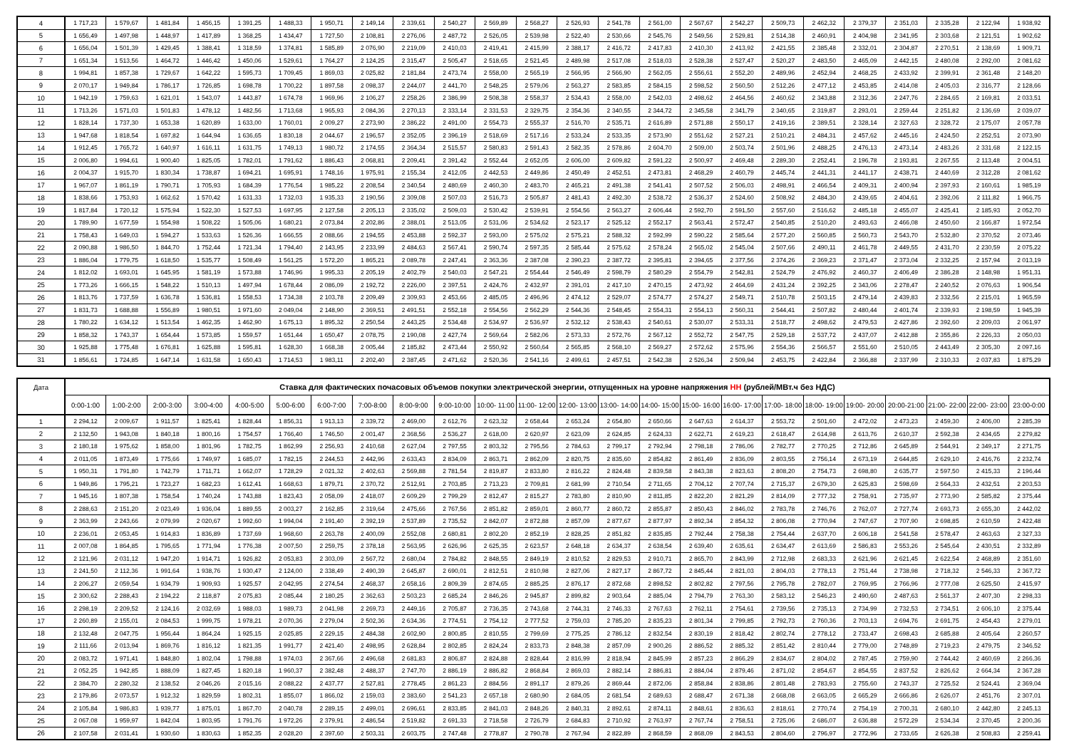| 4 | 1 717,23 | 1 579,67 | 1 481,84 | 1 456,15 | 1 391,25 | 1 488,33 | 1 950,71 | 2 149,14 | 2 339,61 | 2 540,27 | 2 569,89 | 2 568,27 | 2 526,93 | 2 541,78 | 2 561,00 | 2 567,67 | 2 542,27 | 2 509,73 | 2 462,32 | 2 379,37 | 2 351,03 | 2 335,28 | 2 122,94 | 1 938,92 |
| 5 | 1 656,49 | 1 497,98 | 1 448,97 | 1 417,89 | 1 368,25 | 1 434,47 | 1 727,50 | 2 108,81 | 2 276,06 | 2 487,72 | 2 526,05 | 2 539,98 | 2 522,40 | 2 530,66 | 2 545,76 | 2 549,56 | 2 529,81 | 2 514,38 | 2 460,91 | 2 404,98 | 2 341,95 | 2 303,68 | 2 121,51 | 1 902,62 |
| 6 | 1 656,04 | 1 501,39 | 1 429,45 | 1 388,41 | 1 318,59 | 1 374,81 | 1 585,89 | 2 076,90 | 2 219,09 | 2 410,03 | 2 419,41 | 2 415,99 | 2 388,17 | 2 416,72 | 2 417,83 | 2 410,30 | 2 413,92 | 2 421,55 | 2 385,48 | 2 332,01 | 2 304,87 | 2 270,51 | 2 138,69 | 1 909,71 |
| 7 | 1 651,34 | 1 513,56 | 1 464,72 | 1 446,42 | 1 450,06 | 1 529,61 | 1 764,27 | 2 124,25 | 2 315,47 | 2 505,47 | 2 518,65 | 2 521,45 | 2 489,98 | 2 517,08 | 2 518,03 | 2 528,38 | 2 527,47 | 2 520,27 | 2 483,50 | 2 465,09 | 2 442,15 | 2 480,08 | 2 292,00 | 2 081,62 |
| 8 | 1 994,81 | 1 857,38 | 1 729,67 | 1 642,22 | 1 595,73 | 1 709,45 | 1 869,03 | 2 025,82 | 2 181,84 | 2 473,74 | 2 558,00 | 2 565,19 | 2 566,95 | 2 566,90 | 2 562,05 | 2 556,61 | 2 552,20 | 2 489,96 | 2 452,94 | 2 468,25 | 2 433,92 | 2 399,91 | 2 361,48 | 2 148,20 |
| 9 | 2 070,17 | 1 949,84 | 1 786,17 | 1 726,85 | 1 698,78 | 1 700,22 | 1 897,58 | 2 098,37 | 2 244,07 | 2 441,70 | 2 548,25 | 2 579,06 | 2 563,27 | 2 583,85 | 2 584,15 | 2 598,52 | 2 560,50 | 2 512,26 | 2 477,12 | 2 453,85 | 2 414,08 | 2 405,03 | 2 316,77 | 2 128,66 |
| 10 | 1 942,19 | 1 759,63 | 1 621,01 | 1 543,07 | 1 443,87 | 1 674,78 | 1 969,96 | 2 106,27 | 2 258,26 | 2 386,99 | 2 508,38 | 2 558,37 | 2 534,43 | 2 558,00 | 2 542,03 | 2 498,62 | 2 464,56 | 2 460,62 | 2 343,88 | 2 312,36 | 2 247,76 | 2 284,65 | 2 169,81 | 2 033,51 |
| 11 | 1 713,26 | 1 571,03 | 1 501,83 | 1 478,12 | 1 482,56 | 1 713,68 | 1 965,93 | 2 084,36 | 2 270,13 | 2 333,14 | 2 331,53 | 2 329,75 | 2 354,36 | 2 340,55 | 2 344,72 | 2 345,58 | 2 341,79 | 2 340,65 | 2 319,87 | 2 293,01 | 2 259,44 | 2 251,82 | 2 136,69 | 2 039,07 |
| 12 | 1 828,14 | 1 737,30 | 1 653,38 | 1 620,89 | 1 633,00 | 1 760,01 | 2 009,27 | 2 273,90 | 2 386,22 | 2 491,00 | 2 554,73 | 2 555,37 | 2 516,70 | 2 535,71 | 2 616,89 | 2 571,88 | 2 550,17 | 2 419,16 | 2 389,51 | 2 328,14 | 2 327,63 | 2 328,72 | 2 175,07 | 2 057,78 |
| 13 | 1 947,68 | 1 818,54 | 1 697,82 | 1 644,94 | 1 636,65 | 1 830,18 | 2 044,67 | 2 196,57 | 2 352,05 | 2 396,19 | 2 518,69 | 2 517,16 | 2 533,24 | 2 533,35 | 2 573,90 | 2 551,62 | 2 527,21 | 2 510,21 | 2 484,31 | 2 457,62 | 2 445,16 | 2 424,50 | 2 252,51 | 2 073,90 |
| 14 | 1 912,45 | 1 765,72 | 1 640,97 | 1 616,11 | 1 631,75 | 1 749,13 | 1 980,72 | 2 174,55 | 2 364,34 | 2 515,57 | 2 580,83 | 2 591,43 | 2 582,35 | 2 578,86 | 2 604,70 | 2 509,00 | 2 503,74 | 2 501,96 | 2 488,25 | 2 476,13 | 2 473,14 | 2 483,26 | 2 331,68 | 2 122,15 |
| 15 | 2 006,80 | 1 994,61 | 1 900,40 | 1 825,05 | 1 782,01 | 1 791,62 | 1 886,43 | 2 068,81 | 2 209,41 | 2 391,42 | 2 552,44 | 2 652,05 | 2 606,00 | 2 609,82 | 2 591,22 | 2 500,97 | 2 469,48 | 2 289,30 | 2 252,41 | 2 196,78 | 2 193,81 | 2 267,55 | 2 113,48 | 2 004,51 |
| 16 | 2 004,37 | 1 915,70 | 1 830,34 | 1 738,87 | 1 694,21 | 1 695,91 | 1 748,16 | 1 975,91 | 2 155,34 | 2 412,05 | 2 442,53 | 2 449,86 | 2 450,49 | 2 452,51 | 2 473,81 | 2 468,29 | 2 460,79 | 2 445,74 | 2 441,31 | 2 441,17 | 2 438,71 | 2 440,69 | 2 312,28 | 2 081,62 |
| 17 | 1 967,07 | 1 861,19 | 1 790,71 | 1 705,93 | 1 684,39 | 1 776,54 | 1 985,22 | 2 208,54 | 2 340,54 | 2 480,69 | 2 460,30 | 2 483,70 | 2 465,21 | 2 491,38 | 2 541,41 | 2 507,52 | 2 506,03 | 2 498,91 | 2 466,54 | 2 409,31 | 2 400,94 | 2 397,93 | 2 160,61 | 1 985,19 |
| 18 | 1 838,66 | 1 753,93 | 1 662,62 | 1 570,42 | 1 631,33 | 1 732,03 | 1 935,33 | 2 190,56 | 2 309,08 | 2 507,03 | 2 516,73 | 2 505,87 | 2 481,43 | 2 492,30 | 2 538,72 | 2 536,37 | 2 524,60 | 2 508,92 | 2 484,30 | 2 439,65 | 2 404,61 | 2 392,06 | 2 111,82 | 1 966,75 |
| 19 | 1 817,84 | 1 720,12 | 1 575,94 | 1 522,30 | 1 527,53 | 1 697,95 | 2 127,58 | 2 205,13 | 2 335,02 | 2 509,03 | 2 530,42 | 2 539,91 | 2 554,56 | 2 563,27 | 2 606,44 | 2 592,70 | 2 591,50 | 2 557,60 | 2 516,62 | 2 485,18 | 2 455,07 | 2 425,41 | 2 185,93 | 2 052,70 |
| 20 | 1 789,90 | 1 677,59 | 1 554,98 | 1 508,22 | 1 505,06 | 1 680,21 | 2 073,84 | 2 202,86 | 2 388,01 | 2 513,05 | 2 531,06 | 2 534,62 | 2 523,17 | 2 525,12 | 2 552,17 | 2 563,41 | 2 572,47 | 2 540,85 | 2 510,20 | 2 493,63 | 2 466,08 | 2 450,60 | 2 166,87 | 1 972,54 |
| 21 | 1 758,43 | 1 649,03 | 1 594,27 | 1 533,63 | 1 526,36 | 1 666,55 | 2 088,66 | 2 194,55 | 2 453,88 | 2 592,37 | 2 593,00 | 2 575,02 | 2 575,21 | 2 588,32 | 2 592,99 | 2 590,22 | 2 585,64 | 2 577,20 | 2 560,85 | 2 560,73 | 2 543,70 | 2 532,80 | 2 370,52 | 2 073,46 |
| 22 | 2 090,88 | 1 986,50 | 1 844,70 | 1 752,44 | 1 721,34 | 1 794,40 | 2 143,95 | 2 233,99 | 2 484,63 | 2 567,41 | 2 590,74 | 2 597,35 | 2 585,44 | 2 575,62 | 2 578,24 | 2 565,02 | 2 545,04 | 2 507,66 | 2 490,11 | 2 461,78 | 2 449,55 | 2 431,70 | 2 230,59 | 2 075,22 |
| 23 | 1 886,04 | 1 779,75 | 1 618,50 | 1 535,77 | 1 508,49 | 1 561,25 | 1 572,20 | 1 865,21 | 2 089,78 | 2 247,41 | 2 363,36 | 2 387,08 | 2 390,23 | 2 387,72 | 2 395,81 | 2 394,65 | 2 377,56 | 2 374,26 | 2 369,23 | 2 371,47 | 2 373,04 | 2 332,25 | 2 157,94 | 2 013,19 |
| 24 | 1 812,02 | 1 693,01 | 1 645,95 | 1 581,19 | 1 573,88 | 1 746,96 | 1 995,33 | 2 205,19 | 2 402,79 | 2 540,03 | 2 547,21 | 2 554,44 | 2 546,49 | 2 598,79 | 2 580,29 | 2 554,79 | 2 542,81 | 2 524,79 | 2 476,92 | 2 460,37 | 2 406,49 | 2 386,28 | 2 148,98 | 1 951,31 |
| 25 | 1 773,26 | 1 666,15 | 1 548,22 | 1 510,13 | 1 497,94 | 1 678,44 | 2 086,09 | 2 192,72 | 2 226,00 | 2 397,51 | 2 424,76 | 2 432,97 | 2 391,01 | 2 417,10 | 2 470,15 | 2 473,92 | 2 464,69 | 2 431,24 | 2 392,25 | 2 343,06 | 2 278,47 | 2 240,52 | 2 076,63 | 1 906,54 |
| 26 | 1 813,76 | 1 737,59 | 1 636,78 | 1 536,81 | 1 558,53 | 1 734,38 | 2 103,78 | 2 209,49 | 2 309,93 | 2 453,66 | 2 485,05 | 2 496,96 | 2 474,12 | 2 529,07 | 2 574,77 | 2 574,27 | 2 549,71 | 2 510,78 | 2 503,15 | 2 479,14 | 2 439,83 | 2 332,56 | 2 215,01 | 1 965,59 |
| 27 | 1 831,73 | 1 688,88 | 1 556,89 | 1 980,51 | 1 971,60 | 2 049,04 | 2 148,90 | 2 369,51 | 2 491,51 | 2 552,18 | 2 554,56 | 2 562,29 | 2 544,36 | 2 548,45 | 2 554,31 | 2 554,13 | 2 560,31 | 2 544,41 | 2 507,82 | 2 480,44 | 2 401,74 | 2 339,93 | 2 198,59 | 1 945,39 |
| 28 | 1 780,22 | 1 634,12 | 1 513,54 | 1 462,35 | 1 462,90 | 1 675,13 | 1 895,32 | 2 250,54 | 2 443,25 | 2 534,48 | 2 534,97 | 2 536,97 | 2 532,12 | 2 538,43 | 2 540,61 | 2 530,07 | 2 533,31 | 2 518,77 | 2 498,62 | 2 479,53 | 2 427,86 | 2 392,60 | 2 209,03 | 2 061,97 |
| 29 | 1 858,32 | 1 743,37 | 1 654,44 | 1 573,85 | 1 559,57 | 1 651,44 | 1 650,47 | 2 078,75 | 2 190,08 | 2 427,74 | 2 569,64 | 2 582,06 | 2 573,33 | 2 572,76 | 2 567,12 | 2 552,72 | 2 547,75 | 2 529,18 | 2 537,72 | 2 437,07 | 2 412,88 | 2 355,86 | 2 226,33 | 2 050,03 |
| 30 | 1 925,88 | 1 775,48 | 1 676,81 | 1 625,88 | 1 595,81 | 1 628,30 | 1 668,38 | 2 005,44 | 2 185,82 | 2 473,44 | 2 550,92 | 2 560,64 | 2 565,85 | 2 568,10 | 2 569,27 | 2 572,62 | 2 575,96 | 2 554,36 | 2 566,57 | 2 551,60 | 2 510,05 | 2 443,49 | 2 305,30 | 2 097,16 |
| 31 | 1 856,61 | 1 724,85 | 1 647,14 | 1 631,58 | 1 650,43 | 1 714,53 | 1 983,11 | 2 202,40 | 2 387,45 | 2 471,62 | 2 520,36 | 2 541,16 | 2 499,61 | 2 457,51 | 2 542,38 | 2 526,34 | 2 509,94 | 2 453,75 | 2 422,84 | 2 366,88 | 2 337,99 | 2 310,33 | 2 037,83 | 1 875,29 |
| Дата | Ставка для фактических почасовых объемов покупки электрической энергии, отпущенных на уровне напряжения НН (рублей/МВт.ч без НДС) | | | | | | | | | | | | | | | | | | | | | | | |
| --- | --- | --- | --- | --- | --- | --- | --- | --- | --- | --- | --- | --- | --- | --- | --- | --- | --- | --- | --- | --- | --- | --- | --- | --- |
| | 0:00-1:00 | 1:00-2:00 | 2:00-3:00 | 3:00-4:00 | 4:00-5:00 | 5:00-6:00 | 6:00-7:00 | 7:00-8:00 | 8:00-9:00 | 9:00-10:00 | 10:00- 11:00 | 11:00- 12:00 | 12:00- 13:00 | 13:00- 14:00 | 14:00- 15:00 | 15:00- 16:00 | 16:00- 17:00 | 17:00- 18:00 | 18:00- 19:00 | 19:00- 20:00 | 20:00-21:00 | 21:00- 22:00 | 22:00- 23:00 | 23:00-0:00 |
| 1 | 2 294,12 | 2 009,67 | 1 911,57 | 1 825,41 | 1 828,44 | 1 856,31 | 1 913,13 | 2 339,72 | 2 469,00 | 2 612,76 | 2 623,32 | 2 658,44 | 2 653,24 | 2 654,80 | 2 650,66 | 2 647,63 | 2 614,37 | 2 553,72 | 2 501,60 | 2 472,02 | 2 473,23 | 2 459,30 | 2 406,00 | 2 285,39 |
| 2 | 2 132,50 | 1 943,08 | 1 840,18 | 1 800,16 | 1 754,57 | 1 766,40 | 1 746,50 | 2 001,47 | 2 368,56 | 2 536,27 | 2 618,00 | 2 620,97 | 2 623,09 | 2 624,85 | 2 624,33 | 2 622,71 | 2 619,23 | 2 618,47 | 2 614,98 | 2 613,76 | 2 610,37 | 2 592,38 | 2 434,65 | 2 279,82 |
| 3 | 2 180,18 | 1 975,62 | 1 858,00 | 1 801,96 | 1 782,75 | 1 862,99 | 2 256,93 | 2 410,68 | 2 627,04 | 2 797,55 | 2 803,32 | 2 795,56 | 2 784,63 | 2 799,17 | 2 792,94 | 2 798,18 | 2 786,06 | 2 782,77 | 2 770,25 | 2 712,86 | 2 645,89 | 2 544,91 | 2 349,17 | 2 271,75 |
| 4 | 2 011,05 | 1 873,49 | 1 775,66 | 1 749,97 | 1 685,07 | 1 782,15 | 2 244,53 | 2 442,96 | 2 633,43 | 2 834,09 | 2 863,71 | 2 862,09 | 2 820,75 | 2 835,60 | 2 854,82 | 2 861,49 | 2 836,09 | 2 803,55 | 2 756,14 | 2 673,19 | 2 644,85 | 2 629,10 | 2 416,76 | 2 232,74 |
| 5 | 1 950,31 | 1 791,80 | 1 742,79 | 1 711,71 | 1 662,07 | 1 728,29 | 2 021,32 | 2 402,63 | 2 569,88 | 2 781,54 | 2 819,87 | 2 833,80 | 2 816,22 | 2 824,48 | 2 839,58 | 2 843,38 | 2 823,63 | 2 808,20 | 2 754,73 | 2 698,80 | 2 635,77 | 2 597,50 | 2 415,33 | 2 196,44 |
| 6 | 1 949,86 | 1 795,21 | 1 723,27 | 1 682,23 | 1 612,41 | 1 668,63 | 1 879,71 | 2 370,72 | 2 512,91 | 2 703,85 | 2 713,23 | 2 709,81 | 2 681,99 | 2 710,54 | 2 711,65 | 2 704,12 | 2 707,74 | 2 715,37 | 2 679,30 | 2 625,83 | 2 598,69 | 2 564,33 | 2 432,51 | 2 203,53 |
| 7 | 1 945,16 | 1 807,38 | 1 758,54 | 1 740,24 | 1 743,88 | 1 823,43 | 2 058,09 | 2 418,07 | 2 609,29 | 2 799,29 | 2 812,47 | 2 815,27 | 2 783,80 | 2 810,90 | 2 811,85 | 2 822,20 | 2 821,29 | 2 814,09 | 2 777,32 | 2 758,91 | 2 735,97 | 2 773,90 | 2 585,82 | 2 375,44 |
| 8 | 2 288,63 | 2 151,20 | 2 023,49 | 1 936,04 | 1 889,55 | 2 003,27 | 2 162,85 | 2 319,64 | 2 475,66 | 2 767,56 | 2 851,82 | 2 859,01 | 2 860,77 | 2 860,72 | 2 855,87 | 2 850,43 | 2 846,02 | 2 783,78 | 2 746,76 | 2 762,07 | 2 727,74 | 2 693,73 | 2 655,30 | 2 442,02 |
| 9 | 2 363,99 | 2 243,66 | 2 079,99 | 2 020,67 | 1 992,60 | 1 994,04 | 2 191,40 | 2 392,19 | 2 537,89 | 2 735,52 | 2 842,07 | 2 872,88 | 2 857,09 | 2 877,67 | 2 877,97 | 2 892,34 | 2 854,32 | 2 806,08 | 2 770,94 | 2 747,67 | 2 707,90 | 2 698,85 | 2 610,59 | 2 422,48 |
| 10 | 2 236,01 | 2 053,45 | 1 914,83 | 1 836,89 | 1 737,69 | 1 968,60 | 2 263,78 | 2 400,09 | 2 552,08 | 2 680,81 | 2 802,20 | 2 852,19 | 2 828,25 | 2 851,82 | 2 835,85 | 2 792,44 | 2 758,38 | 2 754,44 | 2 637,70 | 2 606,18 | 2 541,58 | 2 578,47 | 2 463,63 | 2 327,33 |
| 11 | 2 007,08 | 1 864,85 | 1 795,65 | 1 771,94 | 1 776,38 | 2 007,50 | 2 259,75 | 2 378,18 | 2 563,95 | 2 626,96 | 2 625,35 | 2 623,57 | 2 648,18 | 2 634,37 | 2 638,54 | 2 639,40 | 2 635,61 | 2 634,47 | 2 613,69 | 2 586,83 | 2 553,26 | 2 545,64 | 2 430,51 | 2 332,89 |
| 12 | 2 121,96 | 2 031,12 | 1 947,20 | 1 914,71 | 1 926,82 | 2 053,83 | 2 303,09 | 2 567,72 | 2 680,04 | 2 784,82 | 2 848,55 | 2 849,19 | 2 810,52 | 2 829,53 | 2 910,71 | 2 865,70 | 2 843,99 | 2 712,98 | 2 683,33 | 2 621,96 | 2 621,45 | 2 622,54 | 2 468,89 | 2 351,60 |
| 13 | 2 241,50 | 2 112,36 | 1 991,64 | 1 938,76 | 1 930,47 | 2 124,00 | 2 338,49 | 2 490,39 | 2 645,87 | 2 690,01 | 2 812,51 | 2 810,98 | 2 827,06 | 2 827,17 | 2 867,72 | 2 845,44 | 2 821,03 | 2 804,03 | 2 778,13 | 2 751,44 | 2 738,98 | 2 718,32 | 2 546,33 | 2 367,72 |
| 14 | 2 206,27 | 2 059,54 | 1 934,79 | 1 909,93 | 1 925,57 | 2 042,95 | 2 274,54 | 2 468,37 | 2 658,16 | 2 809,39 | 2 874,65 | 2 885,25 | 2 876,17 | 2 872,68 | 2 898,52 | 2 802,82 | 2 797,56 | 2 795,78 | 2 782,07 | 2 769,95 | 2 766,96 | 2 777,08 | 2 625,50 | 2 415,97 |
| 15 | 2 300,62 | 2 288,43 | 2 194,22 | 2 118,87 | 2 075,83 | 2 085,44 | 2 180,25 | 2 362,63 | 2 503,23 | 2 685,24 | 2 846,26 | 2 945,87 | 2 899,82 | 2 903,64 | 2 885,04 | 2 794,79 | 2 763,30 | 2 583,12 | 2 546,23 | 2 490,60 | 2 487,63 | 2 561,37 | 2 407,30 | 2 298,33 |
| 16 | 2 298,19 | 2 209,52 | 2 124,16 | 2 032,69 | 1 988,03 | 1 989,73 | 2 041,98 | 2 269,73 | 2 449,16 | 2 705,87 | 2 736,35 | 2 743,68 | 2 744,31 | 2 746,33 | 2 767,63 | 2 762,11 | 2 754,61 | 2 739,56 | 2 735,13 | 2 734,99 | 2 732,53 | 2 734,51 | 2 606,10 | 2 375,44 |
| 17 | 2 260,89 | 2 155,01 | 2 084,53 | 1 999,75 | 1 978,21 | 2 070,36 | 2 279,04 | 2 502,36 | 2 634,36 | 2 774,51 | 2 754,12 | 2 777,52 | 2 759,03 | 2 785,20 | 2 835,23 | 2 801,34 | 2 799,85 | 2 792,73 | 2 760,36 | 2 703,13 | 2 694,76 | 2 691,75 | 2 454,43 | 2 279,01 |
| 18 | 2 132,48 | 2 047,75 | 1 956,44 | 1 864,24 | 1 925,15 | 2 025,85 | 2 229,15 | 2 484,38 | 2 602,90 | 2 800,85 | 2 810,55 | 2 799,69 | 2 775,25 | 2 786,12 | 2 832,54 | 2 830,19 | 2 818,42 | 2 802,74 | 2 778,12 | 2 733,47 | 2 698,43 | 2 685,88 | 2 405,64 | 2 260,57 |
| 19 | 2 111,66 | 2 013,94 | 1 869,76 | 1 816,12 | 1 821,35 | 1 991,77 | 2 421,40 | 2 498,95 | 2 628,84 | 2 802,85 | 2 824,24 | 2 833,73 | 2 848,38 | 2 857,09 | 2 900,26 | 2 886,52 | 2 885,32 | 2 851,42 | 2 810,44 | 2 779,00 | 2 748,89 | 2 719,23 | 2 479,75 | 2 346,52 |
| 20 | 2 083,72 | 1 971,41 | 1 848,80 | 1 802,04 | 1 798,88 | 1 974,03 | 2 367,66 | 2 496,68 | 2 681,83 | 2 806,87 | 2 824,88 | 2 828,44 | 2 816,99 | 2 818,94 | 2 845,99 | 2 857,23 | 2 866,29 | 2 834,67 | 2 804,02 | 2 787,45 | 2 759,90 | 2 744,42 | 2 460,69 | 2 266,36 |
| 21 | 2 052,25 | 1 942,85 | 1 888,09 | 1 827,45 | 1 820,18 | 1 960,37 | 2 382,48 | 2 488,37 | 2 747,70 | 2 886,19 | 2 886,82 | 2 868,84 | 2 869,03 | 2 882,14 | 2 886,81 | 2 884,04 | 2 879,46 | 2 871,02 | 2 854,67 | 2 854,55 | 2 837,52 | 2 826,62 | 2 664,34 | 2 367,28 |
| 22 | 2 384,70 | 2 280,32 | 2 138,52 | 2 046,26 | 2 015,16 | 2 088,22 | 2 437,77 | 2 527,81 | 2 778,45 | 2 861,23 | 2 884,56 | 2 891,17 | 2 879,26 | 2 869,44 | 2 872,06 | 2 858,84 | 2 838,86 | 2 801,48 | 2 783,93 | 2 755,60 | 2 743,37 | 2 725,52 | 2 524,41 | 2 369,04 |
| 23 | 2 179,86 | 2 073,57 | 1 912,32 | 1 829,59 | 1 802,31 | 1 855,07 | 1 866,02 | 2 159,03 | 2 383,60 | 2 541,23 | 2 657,18 | 2 680,90 | 2 684,05 | 2 681,54 | 2 689,63 | 2 688,47 | 2 671,38 | 2 668,08 | 2 663,05 | 2 665,29 | 2 666,86 | 2 626,07 | 2 451,76 | 2 307,01 |
| 24 | 2 105,84 | 1 986,83 | 1 939,77 | 1 875,01 | 1 867,70 | 2 040,78 | 2 289,15 | 2 499,01 | 2 696,61 | 2 833,85 | 2 841,03 | 2 848,26 | 2 840,31 | 2 892,61 | 2 874,11 | 2 848,61 | 2 836,63 | 2 818,61 | 2 770,74 | 2 754,19 | 2 700,31 | 2 680,10 | 2 442,80 | 2 245,13 |
| 25 | 2 067,08 | 1 959,97 | 1 842,04 | 1 803,95 | 1 791,76 | 1 972,26 | 2 379,91 | 2 486,54 | 2 519,82 | 2 691,33 | 2 718,58 | 2 726,79 | 2 684,83 | 2 710,92 | 2 763,97 | 2 767,74 | 2 758,51 | 2 725,06 | 2 686,07 | 2 636,88 | 2 572,29 | 2 534,34 | 2 370,45 | 2 200,36 |
| 26 | 2 107,58 | 2 031,41 | 1 930,60 | 1 830,63 | 1 852,35 | 2 028,20 | 2 397,60 | 2 503,31 | 2 603,75 | 2 747,48 | 2 778,87 | 2 790,78 | 2 767,94 | 2 822,89 | 2 868,59 | 2 868,09 | 2 843,53 | 2 804,60 | 2 796,97 | 2 772,96 | 2 733,65 | 2 626,38 | 2 508,83 | 2 259,41 |